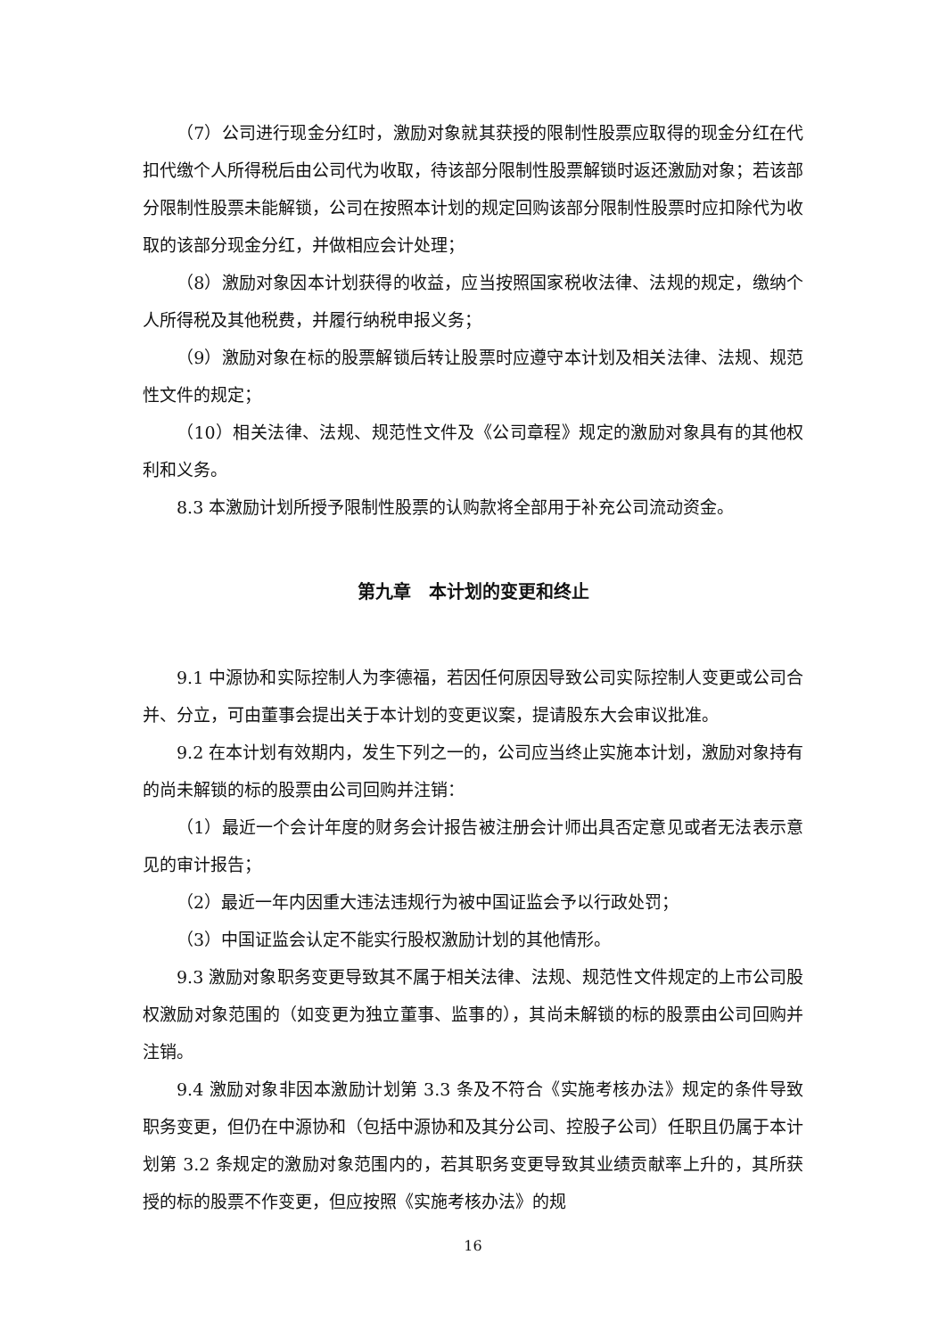（7）公司进行现金分红时，激励对象就其获授的限制性股票应取得的现金分红在代扣代缴个人所得税后由公司代为收取，待该部分限制性股票解锁时返还激励对象；若该部分限制性股票未能解锁，公司在按照本计划的规定回购该部分限制性股票时应扣除代为收取的该部分现金分红，并做相应会计处理；
（8）激励对象因本计划获得的收益，应当按照国家税收法律、法规的规定，缴纳个人所得税及其他税费，并履行纳税申报义务；
（9）激励对象在标的股票解锁后转让股票时应遵守本计划及相关法律、法规、规范性文件的规定；
（10）相关法律、法规、规范性文件及《公司章程》规定的激励对象具有的其他权利和义务。
8.3 本激励计划所授予限制性股票的认购款将全部用于补充公司流动资金。
第九章　本计划的变更和终止
9.1 中源协和实际控制人为李德福，若因任何原因导致公司实际控制人变更或公司合并、分立，可由董事会提出关于本计划的变更议案，提请股东大会审议批准。
9.2 在本计划有效期内，发生下列之一的，公司应当终止实施本计划，激励对象持有的尚未解锁的标的股票由公司回购并注销：
（1）最近一个会计年度的财务会计报告被注册会计师出具否定意见或者无法表示意见的审计报告；
（2）最近一年内因重大违法违规行为被中国证监会予以行政处罚；
（3）中国证监会认定不能实行股权激励计划的其他情形。
9.3 激励对象职务变更导致其不属于相关法律、法规、规范性文件规定的上市公司股权激励对象范围的（如变更为独立董事、监事的），其尚未解锁的标的股票由公司回购并注销。
9.4 激励对象非因本激励计划第 3.3 条及不符合《实施考核办法》规定的条件导致职务变更，但仍在中源协和（包括中源协和及其分公司、控股子公司）任职且仍属于本计划第 3.2 条规定的激励对象范围内的，若其职务变更导致其业绩贡献率上升的，其所获授的标的股票不作变更，但应按照《实施考核办法》的规
16